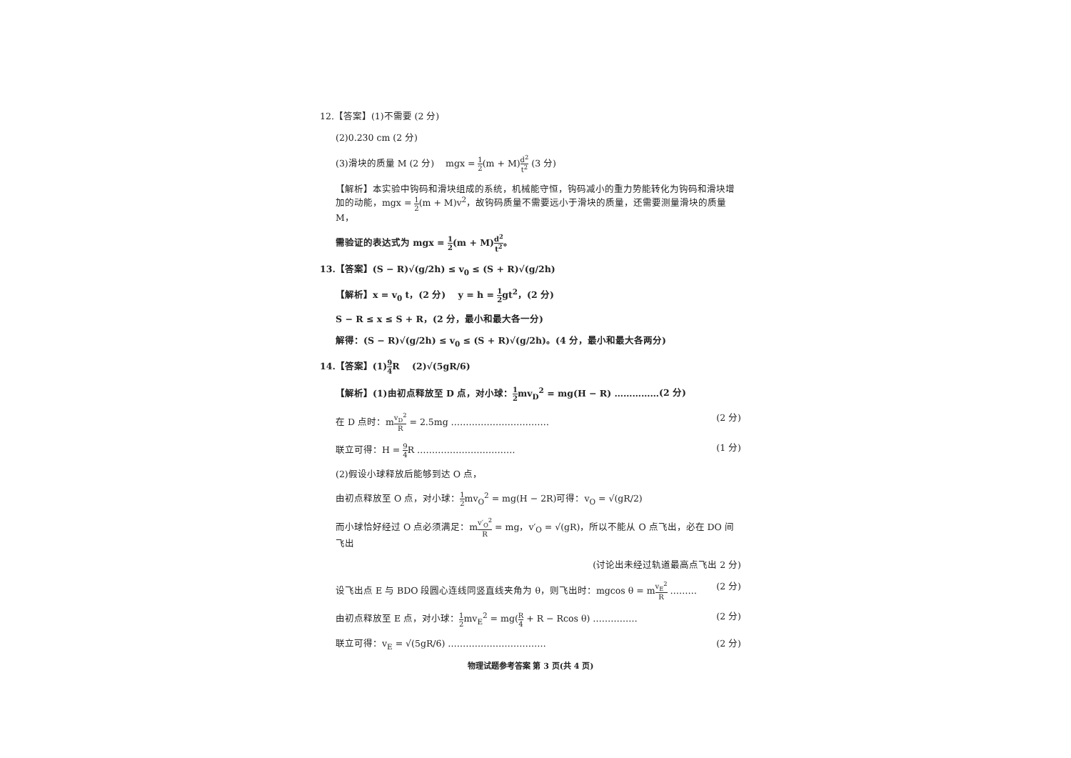12.【答案】(1)不需要 (2 分)
(2)0.230 cm (2 分)
(3)滑块的质量 M (2 分) mgx = 1 2(m + M)d<sup>2</sup> t<sup>2</sup> (3 分)
【解析】本实验中钩码和滑块组成的系统，机械能守恒，钩码减小的重力势能转化为钩码和滑块增加的动能，mgx = 1 2(m + M)v<sup>2</sup>，故钩码质量不需要远小于滑块的质量，还需要测量滑块的质量 M，
需验证的表达式为 mgx = 1 2(m + M)d<sup>2</sup> t<sup>2</sup>。
13.【答案】(S − R)√(g/2h) ≤ v<sub>0</sub> ≤ (S + R)√(g/2h)
【解析】x = v<sub>0</sub> t，(2 分) y = h = 1 2gt<sup>2</sup>，(2 分)
S − R ≤ x ≤ S + R，(2 分，最小和最大各一分)
解得：(S − R)√(g/2h) ≤ v<sub>0</sub> ≤ (S + R)√(g/2h)。(4 分，最小和最大各两分)
14.【答案】(1)9 4 R (2)√(5gR/6)
【解析】(1)由初点释放至 D 点，对小球：1 2mv<sub>D</sub><sup>2</sup> = mg(H − R) ……………(2 分)
在 D 点时：mv<sub>D</sub><sup>2</sup> R = 2.5mg …………………………… (2 分)
联立可得：H = 9 4 R …………………………… (1 分)
(2)假设小球释放后能够到达 O 点，
由初点释放至 O 点，对小球：1 2mv<sub>O</sub><sup>2</sup> = mg(H − 2R)可得：v<sub>O</sub> = √(gR/2)
而小球恰好经过 O 点必须满足：mv′<sub>O</sub><sup>2</sup> R = mg，v′<sub>O</sub> = √(gR)，所以不能从 O 点飞出，必在 DO 间飞出
(讨论出未经过轨道最高点飞出 2 分)
设飞出点 E 与 BDO 段圆心连线同竖直线夹角为 θ，则飞出时：mgcos θ = mv<sub>E</sub><sup>2</sup> R ……… (2 分)
由初点释放至 E 点，对小球：1 2mv<sub>E</sub><sup>2</sup> = mg(R 4 + R − Rcos θ) …………… (2 分)
联立可得：v<sub>E</sub> = √(5gR/6) …………………………… (2 分)
物理试题参考答案 第 3 页(共 4 页)